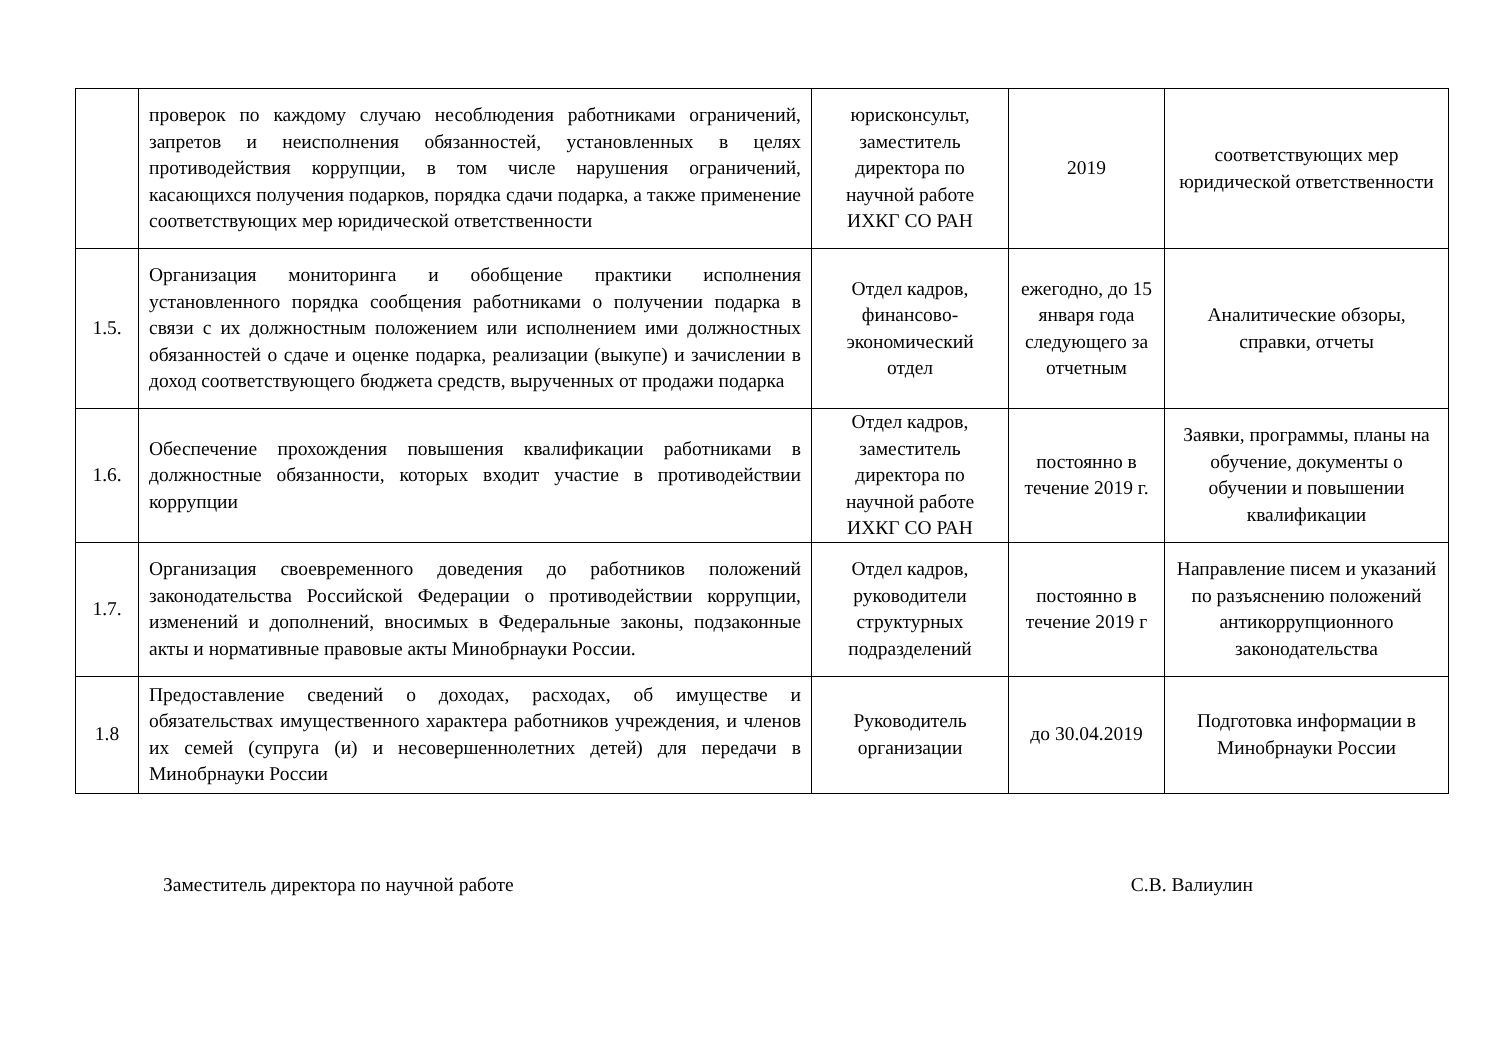| | проверок по каждому случаю несоблюдения работниками ограничений, запретов и неисполнения обязанностей, установленных в целях противодействия коррупции, в том числе нарушения ограничений, касающихся получения подарков, порядка сдачи подарка, а также применение соответствующих мер юридической ответственности | юрисконсульт, заместитель директора по научной работе ИХКГ СО РАН | 2019 | соответствующих мер юридической ответственности |
| 1.5. | Организация мониторинга и обобщение практики исполнения установленного порядка сообщения работниками о получении подарка в связи с их должностным положением или исполнением ими должностных обязанностей о сдаче и оценке подарка, реализации (выкупе) и зачислении в доход соответствующего бюджета средств, вырученных от продажи подарка | Отдел кадров, финансово-экономический отдел | ежегодно, до 15 января года следующего за отчетным | Аналитические обзоры, справки, отчеты |
| 1.6. | Обеспечение прохождения повышения квалификации работниками в должностные обязанности, которых входит участие в противодействии коррупции | Отдел кадров, заместитель директора по научной работе ИХКГ СО РАН | постоянно в течение 2019 г. | Заявки, программы, планы на обучение, документы о обучении и повышении квалификации |
| 1.7. | Организация своевременного доведения до работников положений законодательства Российской Федерации о противодействии коррупции, изменений и дополнений, вносимых в Федеральные законы, подзаконные акты и нормативные правовые акты Минобрнауки России. | Отдел кадров, руководители структурных подразделений | постоянно в течение 2019 г | Направление писем и указаний по разъяснению положений антикоррупционного законодательства |
| 1.8 | Предоставление сведений о доходах, расходах, об имуществе и обязательствах имущественного характера работников учреждения, и членов их семей (супруга (и) и несовершеннолетних детей) для передачи в Минобрнауки России | Руководитель организации | до 30.04.2019 | Подготовка информации в Минобрнауки России |
Заместитель директора по научной работе С.В. Валиулин